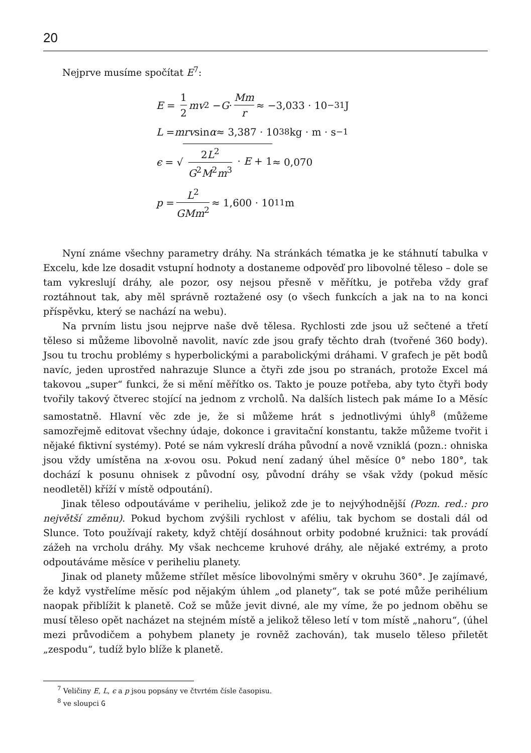20
Nejprve musíme spočítat E<sup>7</sup>:
E = 1 2 mv<sup>2</sup> − G · Mm r ≈ −3,033 · 10<sup>−31</sup> J
L = mrv sin α ≈ 3,387 · 10<sup>38</sup> kg · m · s<sup>−1</sup>
ϵ = √ 2L<sup>2</sup> G<sup>2</sup>M<sup>2</sup>m<sup>3</sup> · E + 1 ≈ 0,070
p = L<sup>2</sup> GMm<sup>2</sup> ≈ 1,600 · 10<sup>11</sup> m
Nyní známe všechny parametry dráhy. Na stránkách tématka je ke stáhnutí tabulka v Excelu, kde lze dosadit vstupní hodnoty a dostaneme odpověď pro libovolné těleso – dole se tam vykreslují dráhy, ale pozor, osy nejsou přesně v měřítku, je potřeba vždy graf roztáhnout tak, aby měl správně roztažené osy (o všech funkcích a jak na to na konci příspěvku, který se nachází na webu).
Na prvním listu jsou nejprve naše dvě tělesa. Rychlosti zde jsou už sečtené a třetí těleso si můžeme libovolně navolit, navíc zde jsou grafy těchto drah (tvořené 360 body). Jsou tu trochu problémy s hyperbolickými a parabolickými dráhami. V grafech je pět bodů navíc, jeden uprostřed nahrazuje Slunce a čtyři zde jsou po stranách, protože Excel má takovou „super“ funkci, že si mění měřítko os. Takto je pouze potřeba, aby tyto čtyři body tvořily takový čtverec stojící na jednom z vrcholů. Na dalších listech pak máme Io a Měsíc samostatně. Hlavní věc zde je, že si můžeme hrát s jednotlivými úhly<sup>8</sup> (můžeme samozřejmě editovat všechny údaje, dokonce i gravitační konstantu, takže můžeme tvořit i nějaké fiktivní systémy). Poté se nám vykreslí dráha původní a nově vzniklá (pozn.: ohniska jsou vždy umístěna na x-ovou osu. Pokud není zadaný úhel měsíce 0° nebo 180°, tak dochází k posunu ohnisek z původní osy, původní dráhy se však vždy (pokud měsíc neodletěl) kříží v místě odpoutání).
Jinak těleso odpoutáváme v periheliu, jelikož zde je to nejvýhodnější (Pozn. red.: pro největší změnu). Pokud bychom zvýšili rychlost v aféliu, tak bychom se dostali dál od Slunce. Toto používají rakety, když chtějí dosáhnout orbity podobné kružnici: tak provádí zážeh na vrcholu dráhy. My však nechceme kruhové dráhy, ale nějaké extrémy, a proto odpoutáváme měsíce v periheliu planety.
Jinak od planety můžeme střílet měsíce libovolnými směry v okruhu 360°. Je zajímavé, že když vystřelíme měsíc pod nějakým úhlem „od planety“, tak se poté může perihélium naopak přiblížit k planetě. Což se může jevit divné, ale my víme, že po jednom oběhu se musí těleso opět nacházet na stejném místě a jelikož těleso letí v tom místě „nahoru“, (úhel mezi průvodičem a pohybem planety je rovněž zachován), tak muselo těleso přiletět „zespodu“, tudíž bylo blíže k planetě.
<sup>7</sup> Veličiny E, L, ϵ a p jsou popsány ve čtvrtém čísle časopisu.
<sup>8</sup> ve sloupci G